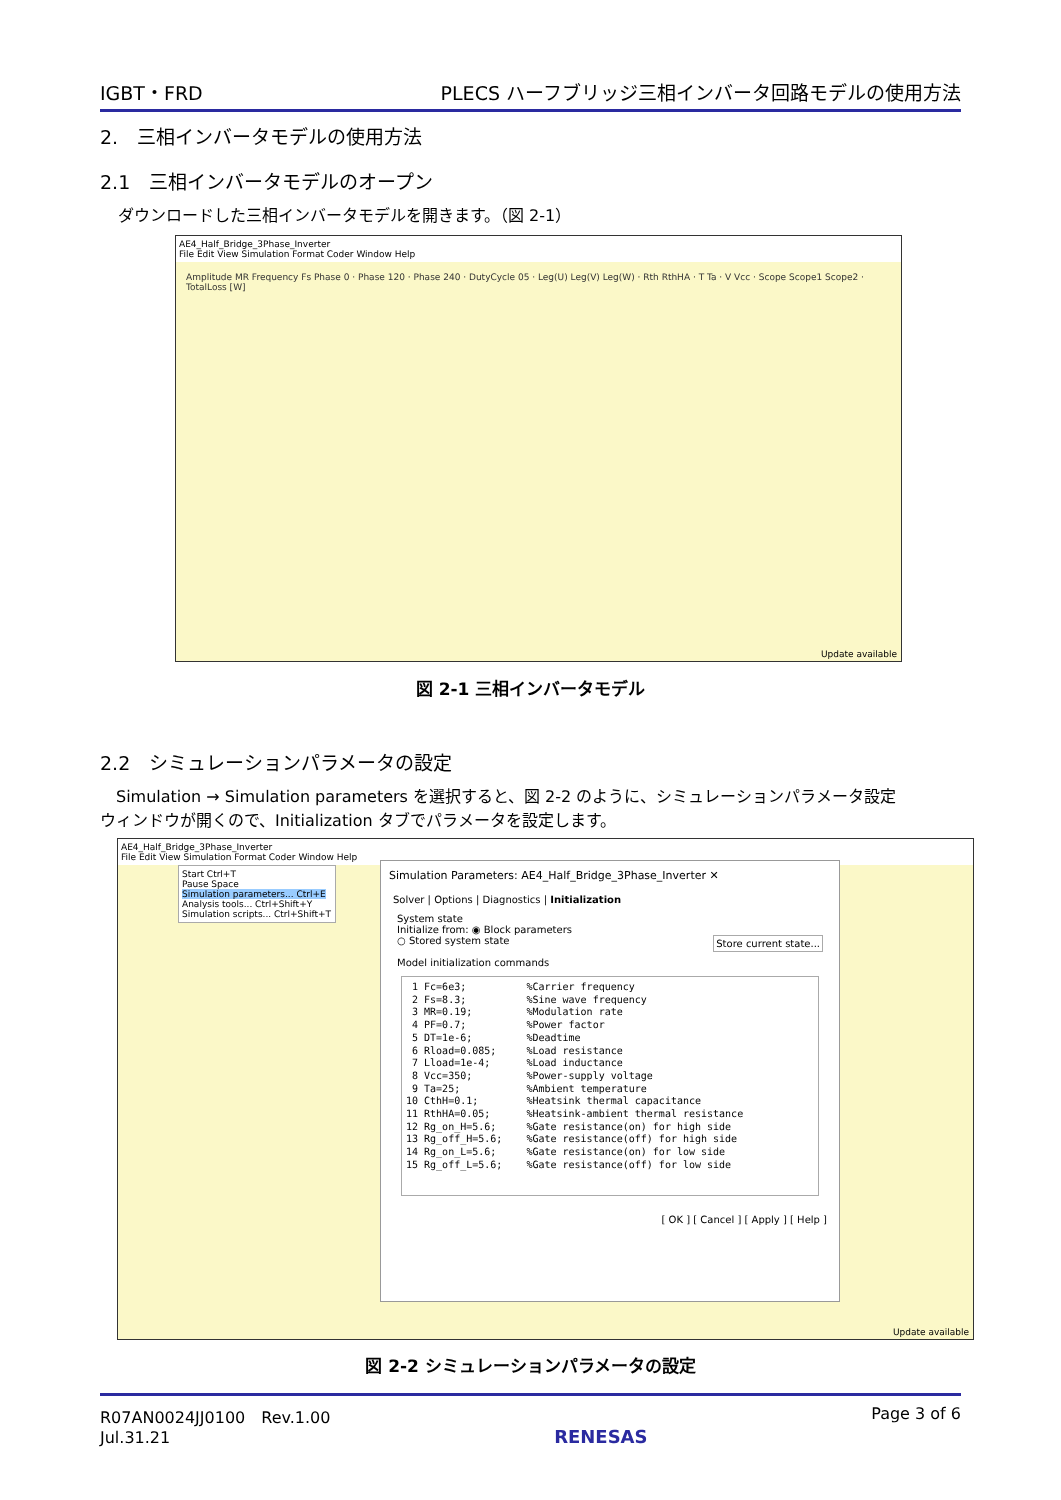IGBT・FRD PLECS ハーフブリッジ三相インバータ回路モデルの使用方法
2.　三相インバータモデルの使用方法
2.1　三相インバータモデルのオープン
ダウンロードした三相インバータモデルを開きます。（図 2-1）
AE4_Half_Bridge_3Phase_Inverter
File Edit View Simulation Format Coder Window Help
Amplitude MR Frequency Fs Phase 0 · Phase 120 · Phase 240 · DutyCycle 05 · Leg(U) Leg(V) Leg(W) · Rth RthHA · T Ta · V Vcc · Scope Scope1 Scope2 · TotalLoss [W]
Update available
図 2-1 三相インバータモデル
2.2　シミュレーションパラメータの設定
Simulation → Simulation parameters を選択すると、図 2-2 のように、シミュレーションパラメータ設定
ウィンドウが開くので、Initialization タブでパラメータを設定します。
AE4_Half_Bridge_3Phase_Inverter
File Edit View Simulation Format Coder Window Help
Start Ctrl+T
Pause Space
Simulation parameters... Ctrl+E
Analysis tools... Ctrl+Shift+Y
Simulation scripts... Ctrl+Shift+T
Update available
Simulation Parameters: AE4_Half_Bridge_3Phase_Inverter ✕
Solver | Options | Diagnostics | Initialization
System state
Initialize from: ◉ Block parameters
○ Stored system state Store current state...
Model initialization commands
 1 Fc=6e3;          %Carrier frequency
 2 Fs=8.3;          %Sine wave frequency
 3 MR=0.19;         %Modulation rate
 4 PF=0.7;          %Power factor
 5 DT=1e-6;         %Deadtime
 6 Rload=0.085;     %Load resistance
 7 Lload=1e-4;      %Load inductance
 8 Vcc=350;         %Power-supply voltage
 9 Ta=25;           %Ambient temperature
10 CthH=0.1;        %Heatsink thermal capacitance
11 RthHA=0.05;      %Heatsink-ambient thermal resistance
12 Rg_on_H=5.6;     %Gate resistance(on) for high side
13 Rg_off_H=5.6;    %Gate resistance(off) for high side
14 Rg_on_L=5.6;     %Gate resistance(on) for low side
15 Rg_off_L=5.6;    %Gate resistance(off) for low side
[ OK ] [ Cancel ] [ Apply ] [ Help ]
図 2-2 シミュレーションパラメータの設定
R07AN0024JJ0100　Rev.1.00
Jul.31.21 RENESAS Page 3 of 6